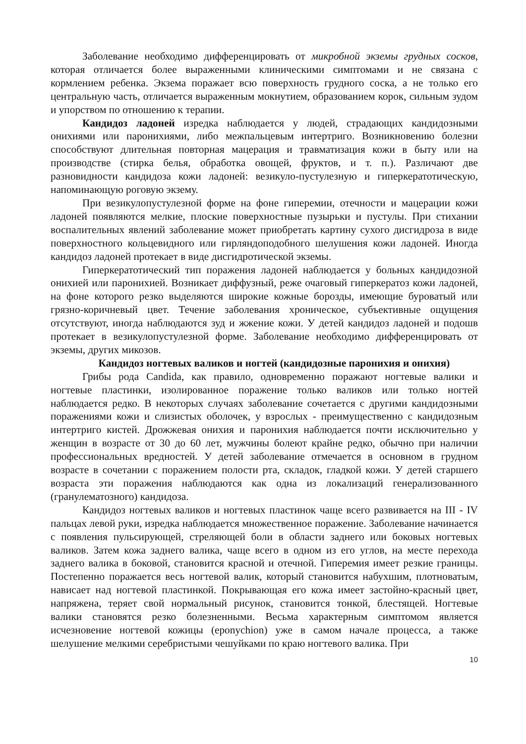Заболевание необходимо дифференцировать от микробной экземы грудных сосков, которая отличается более выраженными клиническими симптомами и не связана с кормлением ребенка. Экзема поражает всю поверхность грудного соска, а не только его центральную часть, отличается выраженным мокнутием, образованием корок, сильным зудом и упорством по отношению к терапии.
Кандидоз ладоней изредка наблюдается у людей, страдающих кандидозными онихиями или паронихиями, либо межпальцевым интертриго. Возникновению болезни способствуют длительная повторная мацерация и травматизация кожи в быту или на производстве (стирка белья, обработка овощей, фруктов, и т. п.). Различают две разновидности кандидоза кожи ладоней: везикуло-пустулезную и гиперкератотическую, напоминающую роговую экзему.
При везикулопустулезной форме на фоне гиперемии, отечности и мацерации кожи ладоней появляются мелкие, плоские поверхностные пузырьки и пустулы. При стихании воспалительных явлений заболевание может приобретать картину сухого дисгидроза в виде поверхностного кольцевидного или гирляндоподобного шелушения кожи ладоней. Иногда кандидоз ладоней протекает в виде дисгидротической экземы.
Гиперкератотический тип поражения ладоней наблюдается у больных кандидозной онихией или паронихией. Возникает диффузный, реже очаговый гиперкератоз кожи ладоней, на фоне которого резко выделяются широкие кожные борозды, имеющие буроватый или грязно-коричневый цвет. Течение заболевания хроническое, субъективные ощущения отсутствуют, иногда наблюдаются зуд и жжение кожи. У детей кандидоз ладоней и подошв протекает в везикулопустулезной форме. Заболевание необходимо дифференцировать от экземы, других микозов.
Кандидоз ногтевых валиков и ногтей (кандидозные паронихия и онихия)
Грибы рода Candida, как правило, одновременно поражают ногтевые валики и ногтевые пластинки, изолированное поражение только валиков или только ногтей наблюдается редко. В некоторых случаях заболевание сочетается с другими кандидозными поражениями кожи и слизистых оболочек, у взрослых - преимущественно с кандидозным интертриго кистей. Дрожжевая онихия и паронихия наблюдается почти исключительно у женщин в возрасте от 30 до 60 лет, мужчины болеют крайне редко, обычно при наличии профессиональных вредностей. У детей заболевание отмечается в основном в грудном возрасте в сочетании с поражением полости рта, складок, гладкой кожи. У детей старшего возраста эти поражения наблюдаются как одна из локализаций генерализованного (гранулематозного) кандидоза.
Кандидоз ногтевых валиков и ногтевых пластинок чаще всего развивается на III - IV пальцах левой руки, изредка наблюдается множественное поражение. Заболевание начинается с появления пульсирующей, стреляющей боли в области заднего или боковых ногтевых валиков. Затем кожа заднего валика, чаще всего в одном из его углов, на месте перехода заднего валика в боковой, становится красной и отечной. Гиперемия имеет резкие границы. Постепенно поражается весь ногтевой валик, который становится набухшим, плотноватым, нависает над ногтевой пластинкой. Покрывающая его кожа имеет застойно-красный цвет, напряжена, теряет свой нормальный рисунок, становится тонкой, блестящей. Ногтевые валики становятся резко болезненными. Весьма характерным симптомом является исчезновение ногтевой кожицы (eponychion) уже в самом начале процесса, а также шелушение мелкими серебристыми чешуйками по краю ногтевого валика. При
10